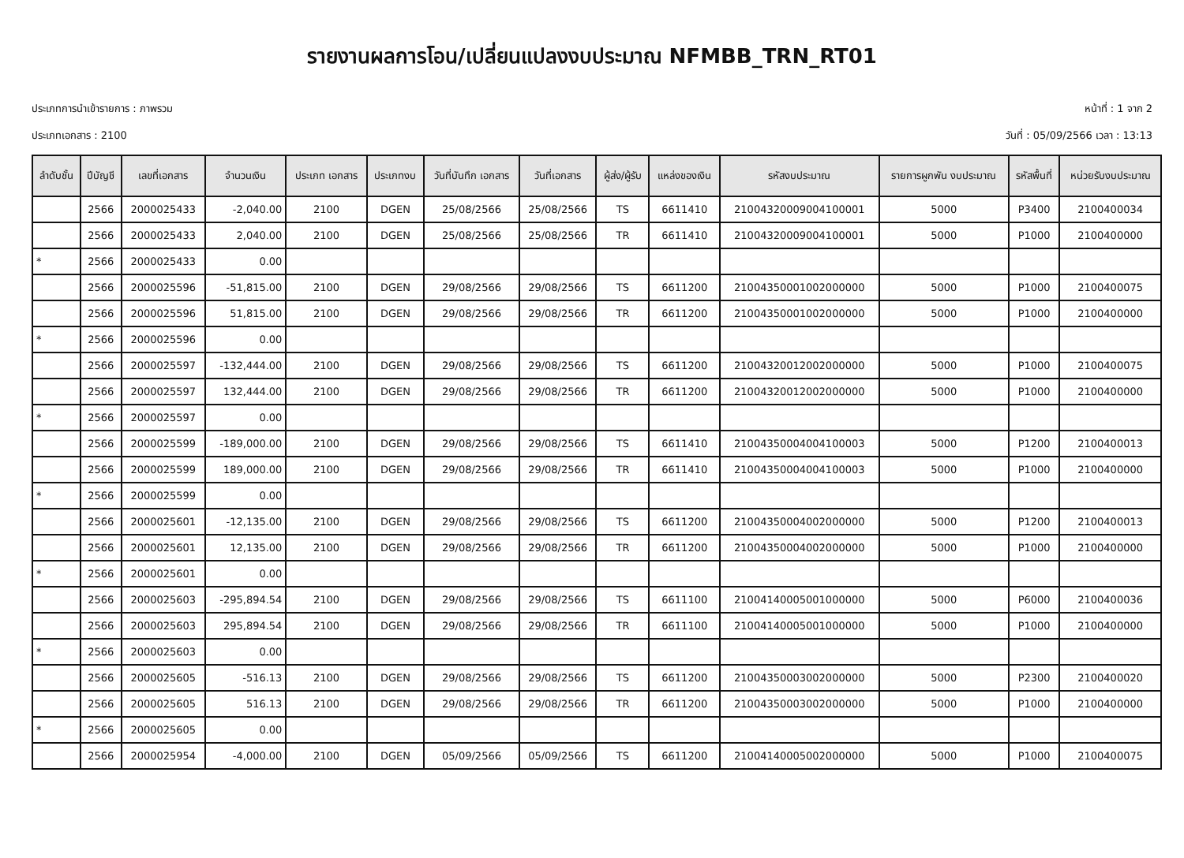รายงานผลการโอน/เปลี่ยนแปลงงบประมาณ NFMBB_TRN_RT01
ประเภทการนำเข้ารายการ : ภาพรวม หน้าที่ : 1 จาก 2
ประเภทเอกสาร : 2100 วันที่ : 05/09/2566 เวลา : 13:13
| ลำดับชั้น | ปีบัญชี | เลขที่เอกสาร | จำนวนเงิน | ประเภท เอกสาร | ประเภทงบ | วันที่บันทึก เอกสาร | วันที่เอกสาร | ผู้ส่ง/ผู้รับ | แหล่งของเงิน | รหัสงบประมาณ | รายการผูกพัน งบประมาณ | รหัสพื้นที่ | หน่วยรับงบประมาณ |
| --- | --- | --- | --- | --- | --- | --- | --- | --- | --- | --- | --- | --- | --- |
| | 2566 | 2000025433 | -2,040.00 | 2100 | DGEN | 25/08/2566 | 25/08/2566 | TS | 6611410 | 21004320009004100001 | 5000 | P3400 | 2100400034 |
| | 2566 | 2000025433 | 2,040.00 | 2100 | DGEN | 25/08/2566 | 25/08/2566 | TR | 6611410 | 21004320009004100001 | 5000 | P1000 | 2100400000 |
| * | 2566 | 2000025433 | 0.00 | | | | | | | | | | |
| | 2566 | 2000025596 | -51,815.00 | 2100 | DGEN | 29/08/2566 | 29/08/2566 | TS | 6611200 | 21004350001002000000 | 5000 | P1000 | 2100400075 |
| | 2566 | 2000025596 | 51,815.00 | 2100 | DGEN | 29/08/2566 | 29/08/2566 | TR | 6611200 | 21004350001002000000 | 5000 | P1000 | 2100400000 |
| * | 2566 | 2000025596 | 0.00 | | | | | | | | | | |
| | 2566 | 2000025597 | -132,444.00 | 2100 | DGEN | 29/08/2566 | 29/08/2566 | TS | 6611200 | 21004320012002000000 | 5000 | P1000 | 2100400075 |
| | 2566 | 2000025597 | 132,444.00 | 2100 | DGEN | 29/08/2566 | 29/08/2566 | TR | 6611200 | 21004320012002000000 | 5000 | P1000 | 2100400000 |
| * | 2566 | 2000025597 | 0.00 | | | | | | | | | | |
| | 2566 | 2000025599 | -189,000.00 | 2100 | DGEN | 29/08/2566 | 29/08/2566 | TS | 6611410 | 21004350004004100003 | 5000 | P1200 | 2100400013 |
| | 2566 | 2000025599 | 189,000.00 | 2100 | DGEN | 29/08/2566 | 29/08/2566 | TR | 6611410 | 21004350004004100003 | 5000 | P1000 | 2100400000 |
| * | 2566 | 2000025599 | 0.00 | | | | | | | | | | |
| | 2566 | 2000025601 | -12,135.00 | 2100 | DGEN | 29/08/2566 | 29/08/2566 | TS | 6611200 | 21004350004002000000 | 5000 | P1200 | 2100400013 |
| | 2566 | 2000025601 | 12,135.00 | 2100 | DGEN | 29/08/2566 | 29/08/2566 | TR | 6611200 | 21004350004002000000 | 5000 | P1000 | 2100400000 |
| * | 2566 | 2000025601 | 0.00 | | | | | | | | | | |
| | 2566 | 2000025603 | -295,894.54 | 2100 | DGEN | 29/08/2566 | 29/08/2566 | TS | 6611100 | 21004140005001000000 | 5000 | P6000 | 2100400036 |
| | 2566 | 2000025603 | 295,894.54 | 2100 | DGEN | 29/08/2566 | 29/08/2566 | TR | 6611100 | 21004140005001000000 | 5000 | P1000 | 2100400000 |
| * | 2566 | 2000025603 | 0.00 | | | | | | | | | | |
| | 2566 | 2000025605 | -516.13 | 2100 | DGEN | 29/08/2566 | 29/08/2566 | TS | 6611200 | 21004350003002000000 | 5000 | P2300 | 2100400020 |
| | 2566 | 2000025605 | 516.13 | 2100 | DGEN | 29/08/2566 | 29/08/2566 | TR | 6611200 | 21004350003002000000 | 5000 | P1000 | 2100400000 |
| * | 2566 | 2000025605 | 0.00 | | | | | | | | | | |
| | 2566 | 2000025954 | -4,000.00 | 2100 | DGEN | 05/09/2566 | 05/09/2566 | TS | 6611200 | 21004140005002000000 | 5000 | P1000 | 2100400075 |